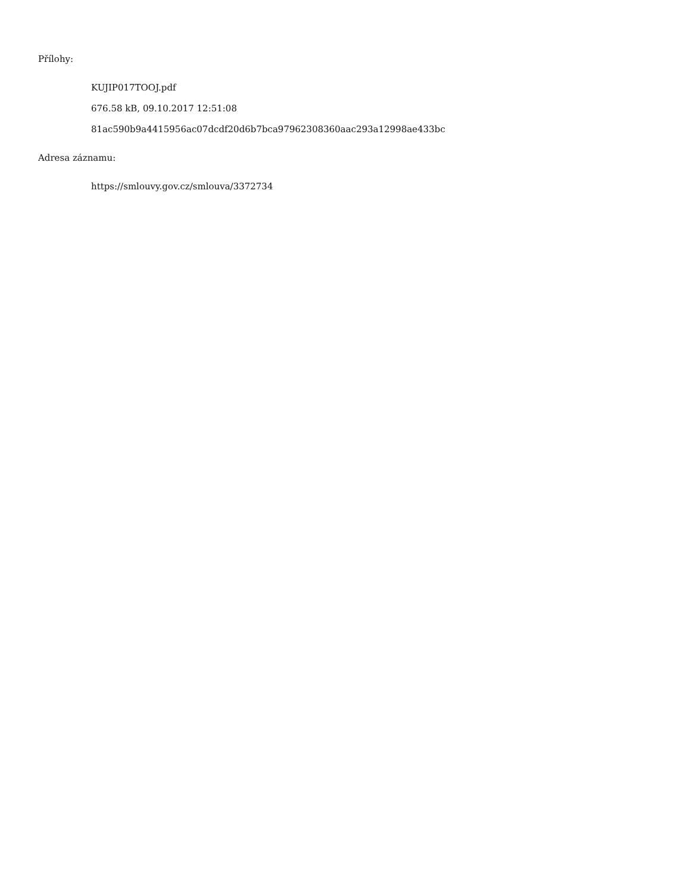Přílohy:
KUJIP017TOOJ.pdf
676.58 kB, 09.10.2017 12:51:08
81ac590b9a4415956ac07dcdf20d6b7bca97962308360aac293a12998ae433bc
Adresa záznamu:
https://smlouvy.gov.cz/smlouva/3372734